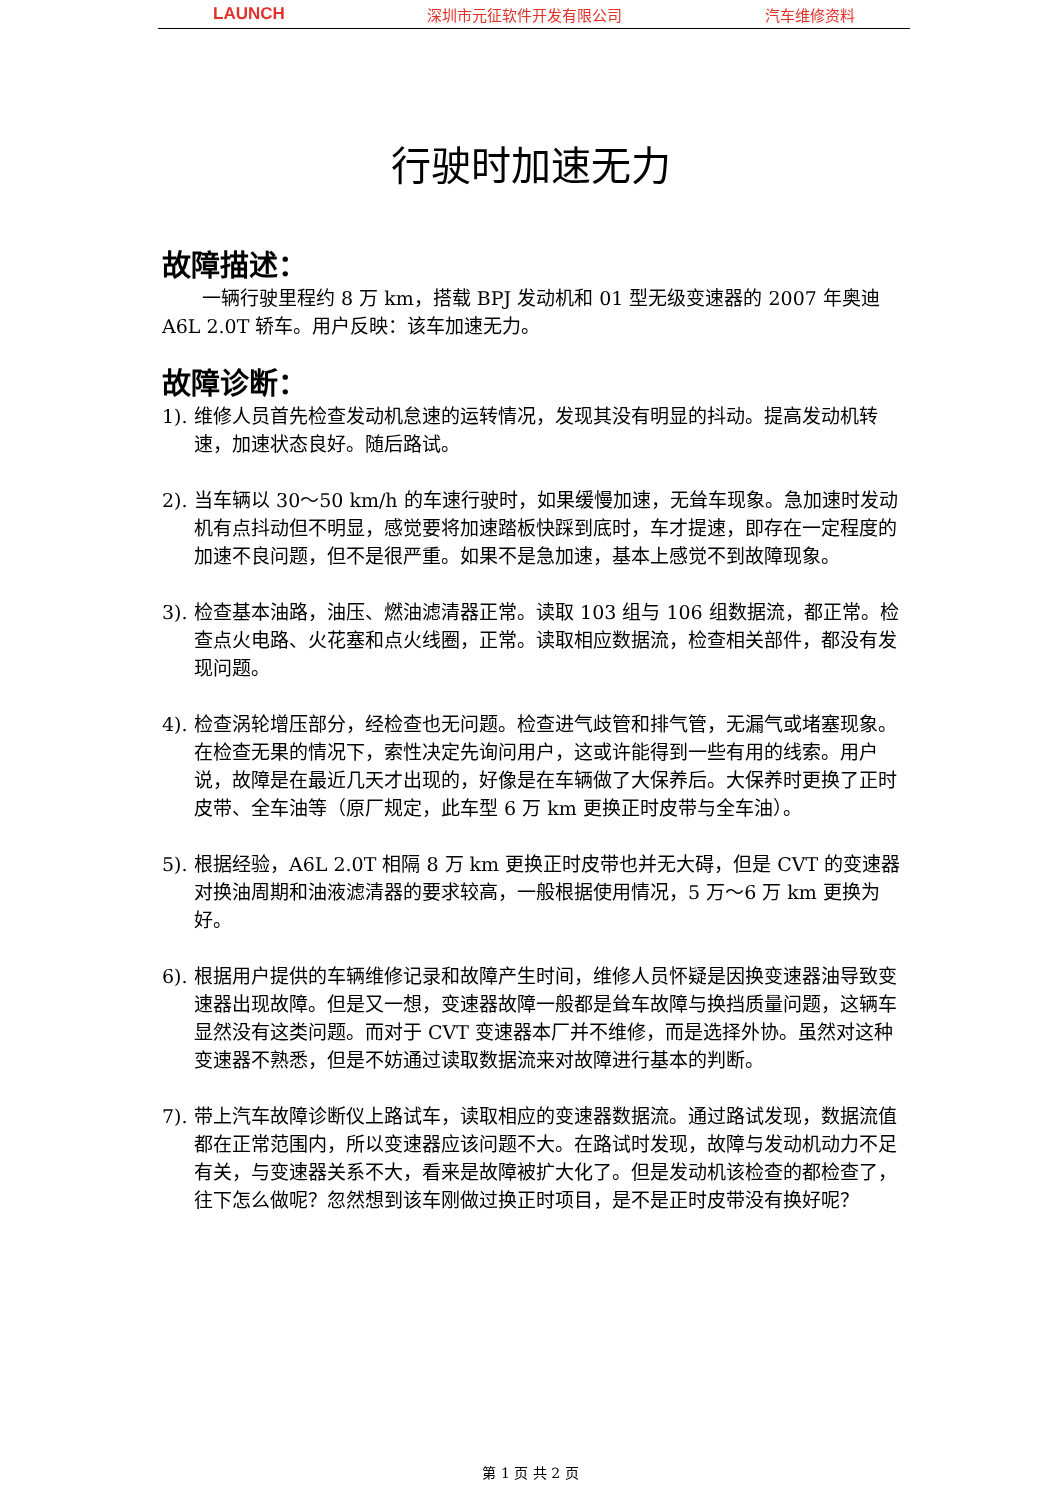LAUNCH 深圳市元征软件开发有限公司 汽车维修资料
行驶时加速无力
故障描述：
一辆行驶里程约 8 万 km，搭载 BPJ 发动机和 01 型无级变速器的 2007 年奥迪 A6L 2.0T 轿车。用户反映：该车加速无力。
故障诊断：
1). 维修人员首先检查发动机怠速的运转情况，发现其没有明显的抖动。提高发动机转速，加速状态良好。随后路试。
2). 当车辆以 30～50 km/h 的车速行驶时，如果缓慢加速，无耸车现象。急加速时发动机有点抖动但不明显，感觉要将加速踏板快踩到底时，车才提速，即存在一定程度的加速不良问题，但不是很严重。如果不是急加速，基本上感觉不到故障现象。
3). 检查基本油路，油压、燃油滤清器正常。读取 103 组与 106 组数据流，都正常。检查点火电路、火花塞和点火线圈，正常。读取相应数据流，检查相关部件，都没有发现问题。
4). 检查涡轮增压部分，经检查也无问题。检查进气歧管和排气管，无漏气或堵塞现象。在检查无果的情况下，索性决定先询问用户，这或许能得到一些有用的线索。用户说，故障是在最近几天才出现的，好像是在车辆做了大保养后。大保养时更换了正时皮带、全车油等（原厂规定，此车型 6 万 km 更换正时皮带与全车油）。
5). 根据经验，A6L 2.0T 相隔 8 万 km 更换正时皮带也并无大碍，但是 CVT 的变速器对换油周期和油液滤清器的要求较高，一般根据使用情况，5 万～6 万 km 更换为好。
6). 根据用户提供的车辆维修记录和故障产生时间，维修人员怀疑是因换变速器油导致变速器出现故障。但是又一想，变速器故障一般都是耸车故障与换挡质量问题，这辆车显然没有这类问题。而对于 CVT 变速器本厂并不维修，而是选择外协。虽然对这种变速器不熟悉，但是不妨通过读取数据流来对故障进行基本的判断。
7). 带上汽车故障诊断仪上路试车，读取相应的变速器数据流。通过路试发现，数据流值都在正常范围内，所以变速器应该问题不大。在路试时发现，故障与发动机动力不足有关，与变速器关系不大，看来是故障被扩大化了。但是发动机该检查的都检查了，往下怎么做呢？忽然想到该车刚做过换正时项目，是不是正时皮带没有换好呢？
第 1 页 共 2 页